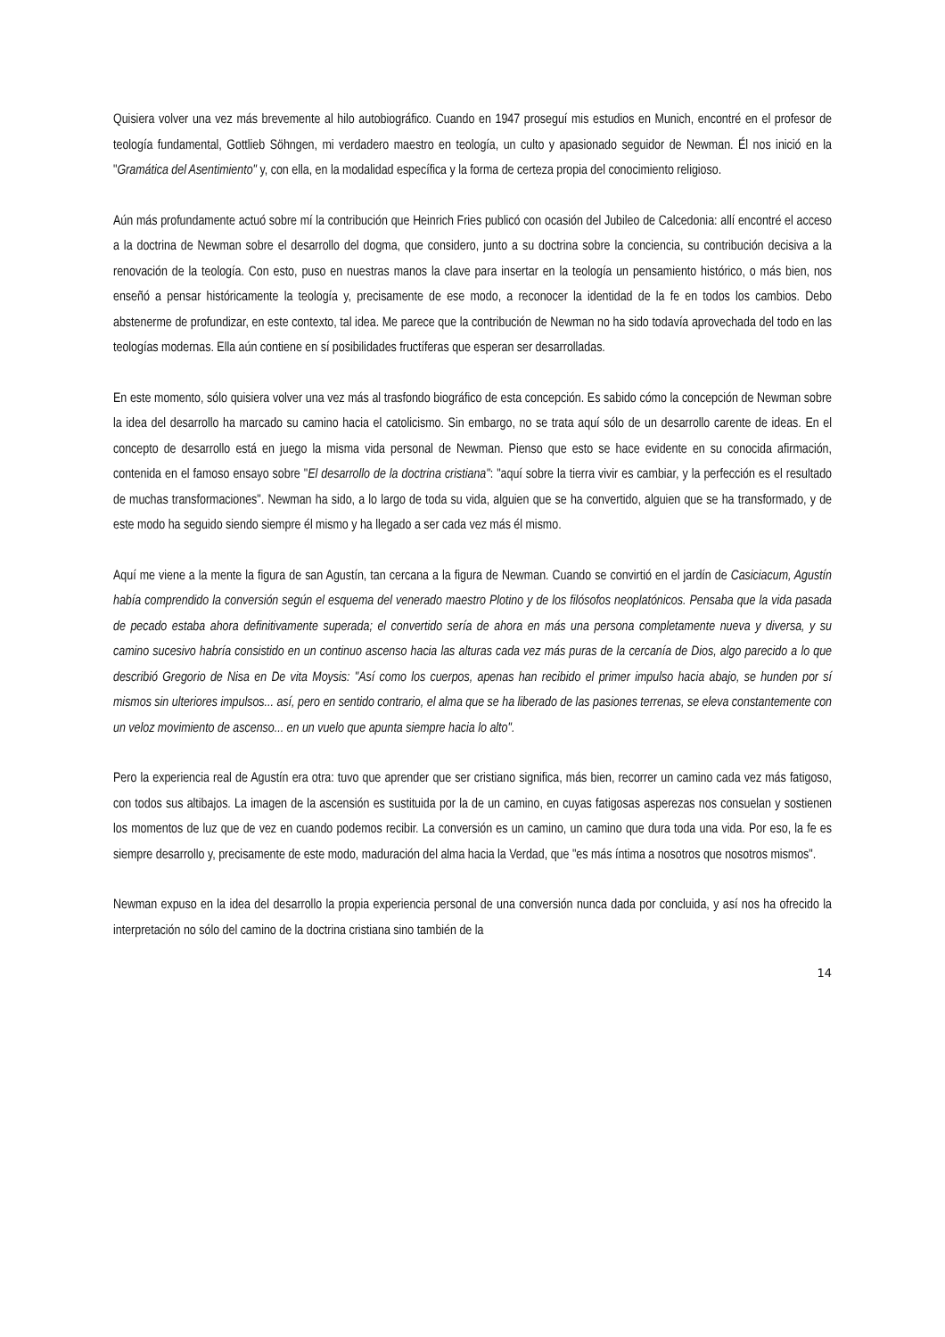Quisiera volver una vez más brevemente al hilo autobiográfico. Cuando en 1947 proseguí mis estudios en Munich, encontré en el profesor de teología fundamental, Gottlieb Söhngen, mi verdadero maestro en teología, un culto y apasionado seguidor de Newman. Él nos inició en la "Gramática del Asentimiento" y, con ella, en la modalidad específica y la forma de certeza propia del conocimiento religioso.
Aún más profundamente actuó sobre mí la contribución que Heinrich Fries publicó con ocasión del Jubileo de Calcedonia: allí encontré el acceso a la doctrina de Newman sobre el desarrollo del dogma, que considero, junto a su doctrina sobre la conciencia, su contribución decisiva a la renovación de la teología. Con esto, puso en nuestras manos la clave para insertar en la teología un pensamiento histórico, o más bien, nos enseñó a pensar históricamente la teología y, precisamente de ese modo, a reconocer la identidad de la fe en todos los cambios. Debo abstenerme de profundizar, en este contexto, tal idea. Me parece que la contribución de Newman no ha sido todavía aprovechada del todo en las teologías modernas. Ella aún contiene en sí posibilidades fructíferas que esperan ser desarrolladas.
En este momento, sólo quisiera volver una vez más al trasfondo biográfico de esta concepción. Es sabido cómo la concepción de Newman sobre la idea del desarrollo ha marcado su camino hacia el catolicismo. Sin embargo, no se trata aquí sólo de un desarrollo carente de ideas. En el concepto de desarrollo está en juego la misma vida personal de Newman. Pienso que esto se hace evidente en su conocida afirmación, contenida en el famoso ensayo sobre "El desarrollo de la doctrina cristiana": "aquí sobre la tierra vivir es cambiar, y la perfección es el resultado de muchas transformaciones". Newman ha sido, a lo largo de toda su vida, alguien que se ha convertido, alguien que se ha transformado, y de este modo ha seguido siendo siempre él mismo y ha llegado a ser cada vez más él mismo.
Aquí me viene a la mente la figura de san Agustín, tan cercana a la figura de Newman. Cuando se convirtió en el jardín de Casiciacum, Agustín había comprendido la conversión según el esquema del venerado maestro Plotino y de los filósofos neoplatónicos. Pensaba que la vida pasada de pecado estaba ahora definitivamente superada; el convertido sería de ahora en más una persona completamente nueva y diversa, y su camino sucesivo habría consistido en un continuo ascenso hacia las alturas cada vez más puras de la cercanía de Dios, algo parecido a lo que describió Gregorio de Nisa en De vita Moysis: "Así como los cuerpos, apenas han recibido el primer impulso hacia abajo, se hunden por sí mismos sin ulteriores impulsos... así, pero en sentido contrario, el alma que se ha liberado de las pasiones terrenas, se eleva constantemente con un veloz movimiento de ascenso... en un vuelo que apunta siempre hacia lo alto".
Pero la experiencia real de Agustín era otra: tuvo que aprender que ser cristiano significa, más bien, recorrer un camino cada vez más fatigoso, con todos sus altibajos. La imagen de la ascensión es sustituida por la de un camino, en cuyas fatigosas asperezas nos consuelan y sostienen los momentos de luz que de vez en cuando podemos recibir. La conversión es un camino, un camino que dura toda una vida. Por eso, la fe es siempre desarrollo y, precisamente de este modo, maduración del alma hacia la Verdad, que "es más íntima a nosotros que nosotros mismos".
Newman expuso en la idea del desarrollo la propia experiencia personal de una conversión nunca dada por concluida, y así nos ha ofrecido la interpretación no sólo del camino de la doctrina cristiana sino también de la
14